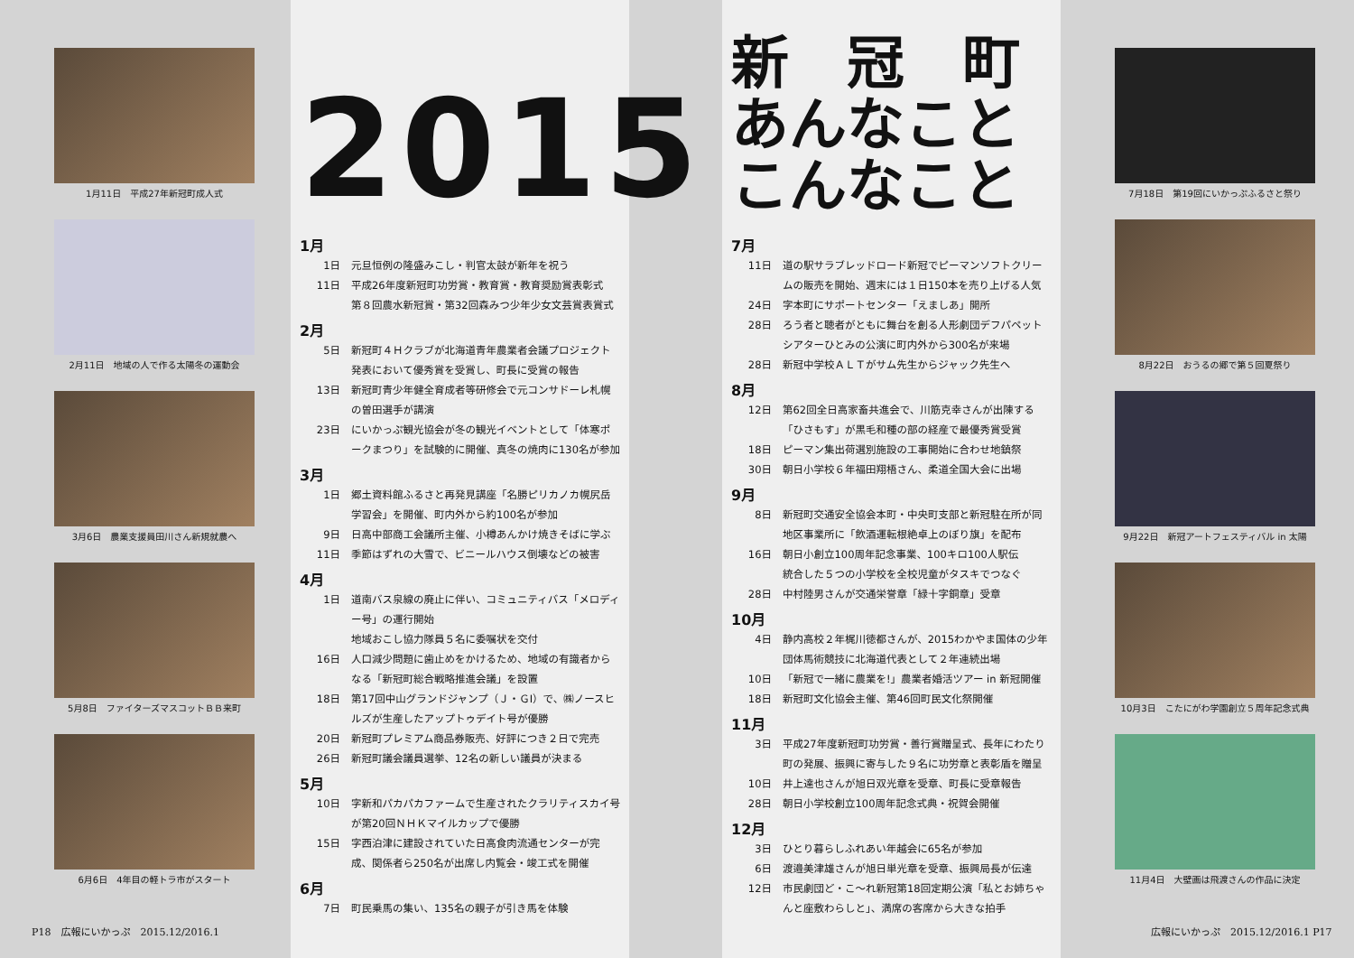1月11日　平成27年新冠町成人式
2月11日　地域の人で作る太陽冬の運動会
3月6日　農業支援員田川さん新規就農へ
5月8日　ファイターズマスコットＢＢ来町
6月6日　4年目の軽トラ市がスタート
P18　広報にいかっぷ　2015.12/2016.1
2015
1月
1日 元旦恒例の隆盛みこし・判官太鼓が新年を祝う
11日 平成26年度新冠町功労賞・教育賞・教育奨励賞表彰式
第８回農水新冠賞・第32回森みつ少年少女文芸賞表賞式
2月
5日 新冠町４Ｈクラブが北海道青年農業者会議プロジェクト発表において優秀賞を受賞し、町長に受賞の報告
13日 新冠町青少年健全育成者等研修会で元コンサドーレ札幌の曽田選手が講演
23日 にいかっぷ観光協会が冬の観光イベントとして「体寒ポークまつり」を試験的に開催、真冬の焼肉に130名が参加
3月
1日 郷土資料館ふるさと再発見講座「名勝ピリカノカ幌尻岳学習会」を開催、町内外から約100名が参加
9日 日高中部商工会議所主催、小樽あんかけ焼きそばに学ぶ
11日 季節はずれの大雪で、ビニールハウス倒壊などの被害
4月
1日 道南バス泉線の廃止に伴い、コミュニティバス「メロディー号」の運行開始
地域おこし協力隊員５名に委嘱状を交付
16日 人口減少問題に歯止めをかけるため、地域の有識者からなる「新冠町総合戦略推進会議」を設置
18日 第17回中山グランドジャンプ（Ｊ・ＧⅠ）で、㈱ノースヒルズが生産したアップトゥデイト号が優勝
20日 新冠町プレミアム商品券販売、好評につき２日で完売
26日 新冠町議会議員選挙、12名の新しい議員が決まる
5月
10日 字新和パカパカファームで生産されたクラリティスカイ号が第20回ＮＨＫマイルカップで優勝
15日 字西泊津に建設されていた日高食肉流通センターが完成、関係者ら250名が出席し内覧会・竣工式を開催
6月
7日 町民乗馬の集い、135名の親子が引き馬を体験
新　冠　町
あんなこと
こんなこと
7月
11日 道の駅サラブレッドロード新冠でピーマンソフトクリームの販売を開始、週末には１日150本を売り上げる人気
24日 字本町にサポートセンター「えましあ」開所
28日 ろう者と聴者がともに舞台を創る人形劇団デフパペットシアターひとみの公演に町内外から300名が来場
28日 新冠中学校ＡＬＴがサム先生からジャック先生へ
8月
12日 第62回全日高家畜共進会で、川筋克幸さんが出陳する「ひさもす」が黒毛和種の部の経産で最優秀賞受賞
18日 ピーマン集出荷選別施設の工事開始に合わせ地鎮祭
30日 朝日小学校６年福田翔梧さん、柔道全国大会に出場
9月
8日 新冠町交通安全協会本町・中央町支部と新冠駐在所が同地区事業所に「飲酒運転根絶卓上のぼり旗」を配布
16日 朝日小創立100周年記念事業、100キロ100人駅伝
統合した５つの小学校を全校児童がタスキでつなぐ
28日 中村陸男さんが交通栄誉章「緑十字銅章」受章
10月
4日 静内高校２年梶川徳都さんが、2015わかやま国体の少年団体馬術競技に北海道代表として２年連続出場
10日 「新冠で一緒に農業を!」農業者婚活ツアー in 新冠開催
18日 新冠町文化協会主催、第46回町民文化祭開催
11月
3日 平成27年度新冠町功労賞・善行賞贈呈式、長年にわたり町の発展、振興に寄与した９名に功労章と表彰盾を贈呈
10日 井上達也さんが旭日双光章を受章、町長に受章報告
28日 朝日小学校創立100周年記念式典・祝賀会開催
12月
3日 ひとり暮らしふれあい年越会に65名が参加
6日 渡邉美津雄さんが旭日単光章を受章、振興局長が伝達
12日 市民劇団ど・こ～れ新冠第18回定期公演「私とお姉ちゃんと座敷わらしと」、満席の客席から大きな拍手
7月18日　第19回にいかっぷふるさと祭り
8月22日　おうるの郷で第５回夏祭り
9月22日　新冠アートフェスティバル in 太陽
10月3日　こたにがわ学園創立５周年記念式典
11月4日　大壁画は飛渡さんの作品に決定
広報にいかっぷ　2015.12/2016.1 P17